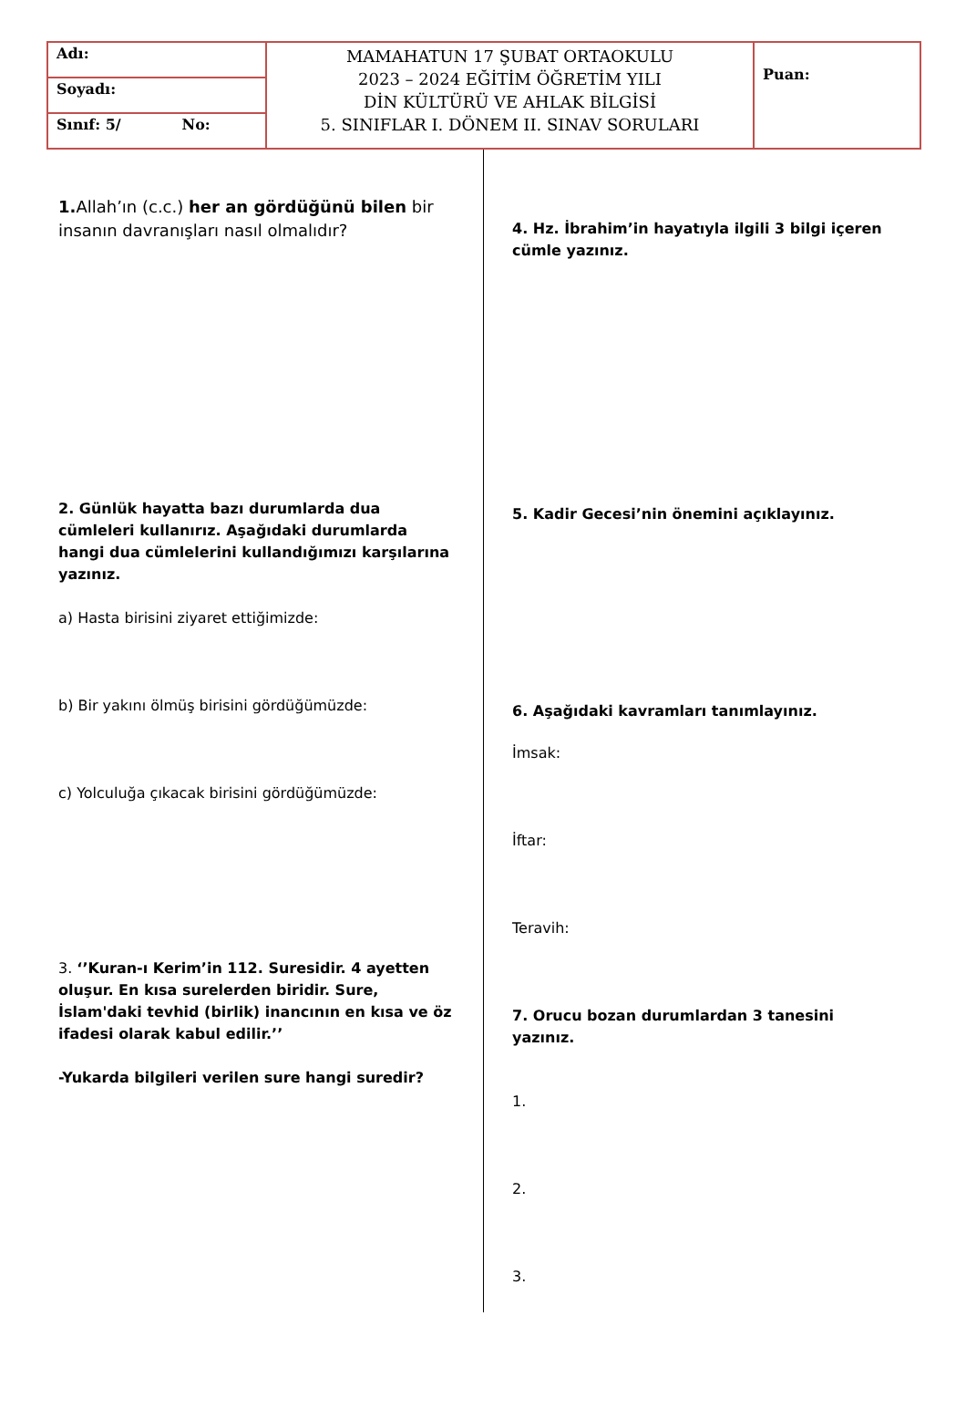| Adı: | MAMAHATUN 17 ŞUBAT ORTAOKULU 2023 – 2024 EĞİTİM ÖĞRETİM YILI DİN KÜLTÜRÜ VE AHLAK BİLGİSİ 5. SINIFLAR I. DÖNEM II. SINAV SORULARI | Puan: |
| Soyadı: | | |
| Sınıf: 5/ No: | | |
1. Allah’ın (c.c.) her an gördüğünü bilen bir insanın davranışları nasıl olmalıdır?
2. Günlük hayatta bazı durumlarda dua cümleleri kullanırız. Aşağıdaki durumlarda hangi dua cümlelerini kullandığımızı karşılarına yazınız.
a) Hasta birisini ziyaret ettiğimizde:
b) Bir yakını ölmüş birisini gördüğümüzde:
c) Yolculuğa çıkacak birisini gördüğümüzde:
3. ‘’Kuran-ı Kerim’in 112. Suresidir. 4 ayetten oluşur. En kısa surelerden biridir. Sure, İslam'daki tevhid (birlik) inancının en kısa ve öz ifadesi olarak kabul edilir.’’
-Yukarda bilgileri verilen sure hangi suredir?
4. Hz. İbrahim’in hayatıyla ilgili 3 bilgi içeren cümle yazınız.
5. Kadir Gecesi’nin önemini açıklayınız.
6. Aşağıdaki kavramları tanımlayınız.
İmsak:
İftar:
Teravih:
7. Orucu bozan durumlardan 3 tanesini yazınız.
1.
2.
3.